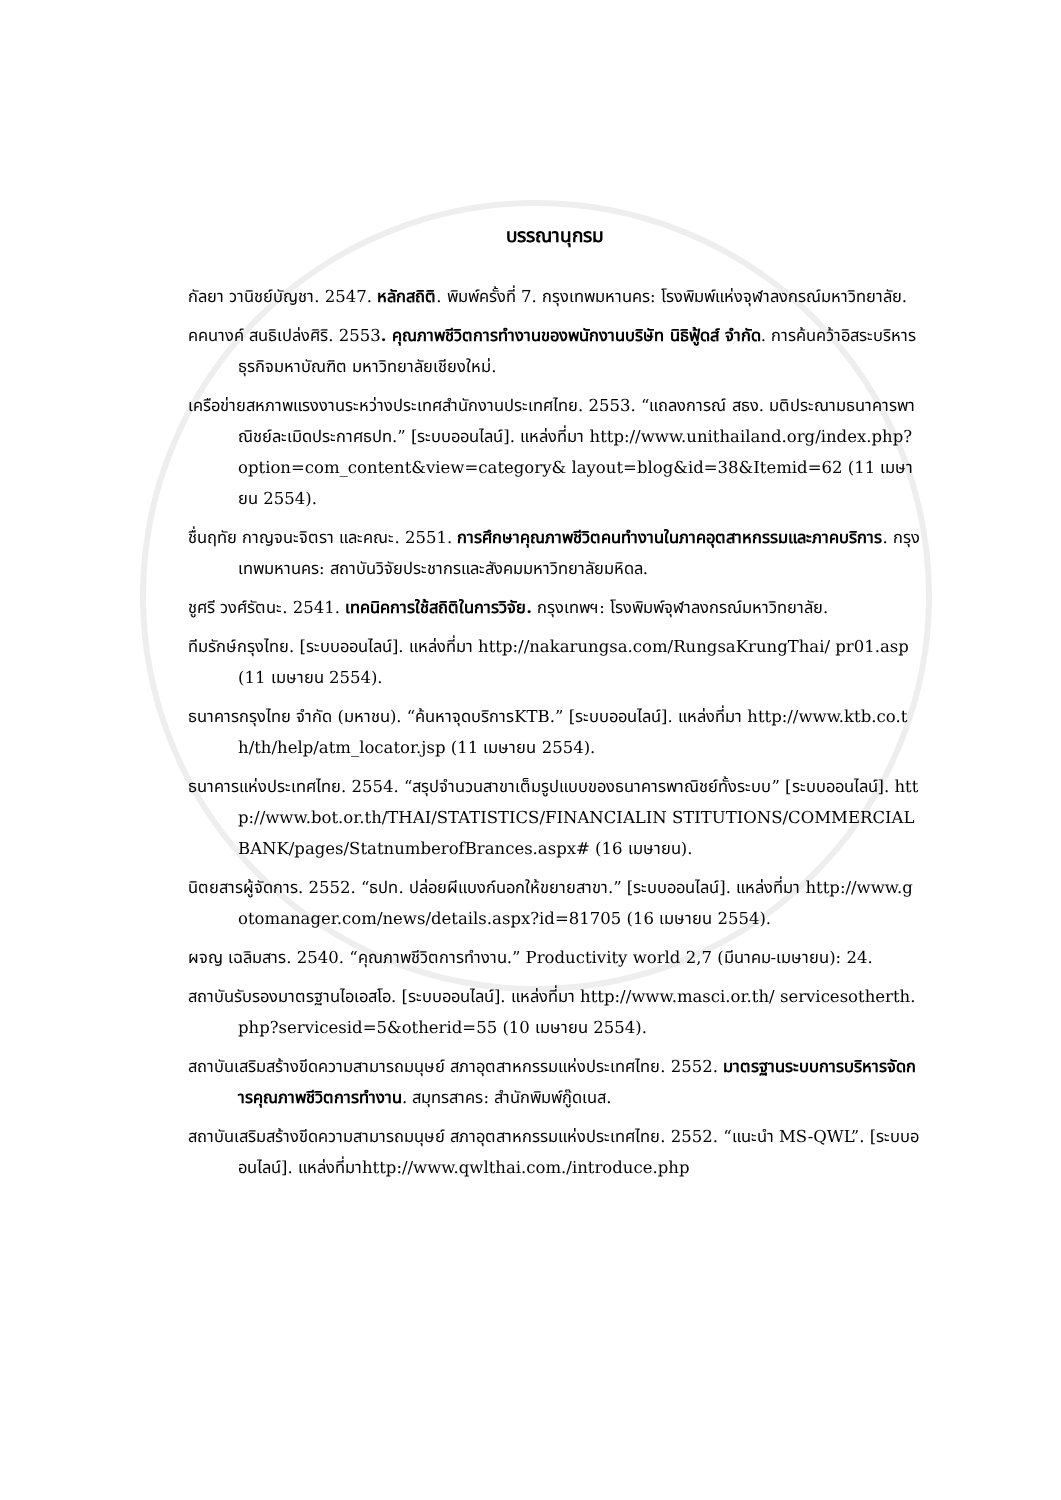บรรณานุกรม
กัลยา วานิชย์บัญชา. 2547. หลักสถิติ. พิมพ์ครั้งที่ 7. กรุงเทพมหานคร: โรงพิมพ์แห่งจุฬาลงกรณ์มหาวิทยาลัย.
คคนางค์ สนธิเปล่งศิริ. 2553. คุณภาพชีวิตการทำงานของพนักงานบริษัท นิธิฟู้ดส์ จำกัด. การค้นคว้าอิสระบริหารธุรกิจมหาบัณฑิต มหาวิทยาลัยเชียงใหม่.
เครือข่ายสหภาพแรงงานระหว่างประเทศสำนักงานประเทศไทย. 2553. “แถลงการณ์ สธง. มติประณามธนาคารพาณิชย์ละเมิดประกาศธปท.” [ระบบออนไลน์]. แหล่งที่มา http://www.unithailand.org/index.php?option=com_content&view=category& layout=blog&id=38&Itemid=62 (11 เมษายน 2554).
ชื่นฤทัย กาญจนะจิตรา และคณะ. 2551. การศึกษาคุณภาพชีวิตคนทำงานในภาคอุตสาหกรรมและภาคบริการ. กรุงเทพมหานคร: สถาบันวิจัยประชากรและสังคมมหาวิทยาลัยมหิดล.
ชูศรี วงศ์รัตนะ. 2541. เทคนิคการใช้สถิติในการวิจัย. กรุงเทพฯ: โรงพิมพ์จุฬาลงกรณ์มหาวิทยาลัย.
ทีมรักษ์กรุงไทย. [ระบบออนไลน์]. แหล่งที่มา http://nakarungsa.com/RungsaKrungThai/ pr01.asp (11 เมษายน 2554).
ธนาคารกรุงไทย จำกัด (มหาชน). “ค้นหาจุดบริการKTB.” [ระบบออนไลน์]. แหล่งที่มา http://www.ktb.co.th/th/help/atm_locator.jsp (11 เมษายน 2554).
ธนาคารแห่งประเทศไทย. 2554. “สรุปจำนวนสาขาเต็มรูปแบบของธนาคารพาณิชย์ทั้งระบบ” [ระบบออนไลน์]. http://www.bot.or.th/THAI/STATISTICS/FINANCIALIN STITUTIONS/COMMERCIALBANK/pages/StatnumberofBrances.aspx# (16 เมษายน).
นิตยสารผู้จัดการ. 2552. “ธปท. ปล่อยผีแบงก์นอกให้ขยายสาขา.” [ระบบออนไลน์]. แหล่งที่มา http://www.gotomanager.com/news/details.aspx?id=81705 (16 เมษายน 2554).
ผจญ เฉลิมสาร. 2540. “คุณภาพชีวิตการทำงาน.” Productivity world 2,7 (มีนาคม-เมษายน): 24.
สถาบันรับรองมาตรฐานไอเอสโอ. [ระบบออนไลน์]. แหล่งที่มา http://www.masci.or.th/ servicesotherth.php?servicesid=5&otherid=55 (10 เมษายน 2554).
สถาบันเสริมสร้างขีดความสามารถมนุษย์ สภาอุตสาหกรรมแห่งประเทศไทย. 2552. มาตรฐานระบบการบริหารจัดการคุณภาพชีวิตการทำงาน. สมุทรสาคร: สำนักพิมพ์กู๊ดเนส.
สถาบันเสริมสร้างขีดความสามารถมนุษย์ สภาอุตสาหกรรมแห่งประเทศไทย. 2552. “แนะนำ MS-QWL”. [ระบบออนไลน์]. แหล่งที่มาhttp://www.qwlthai.com./introduce.php